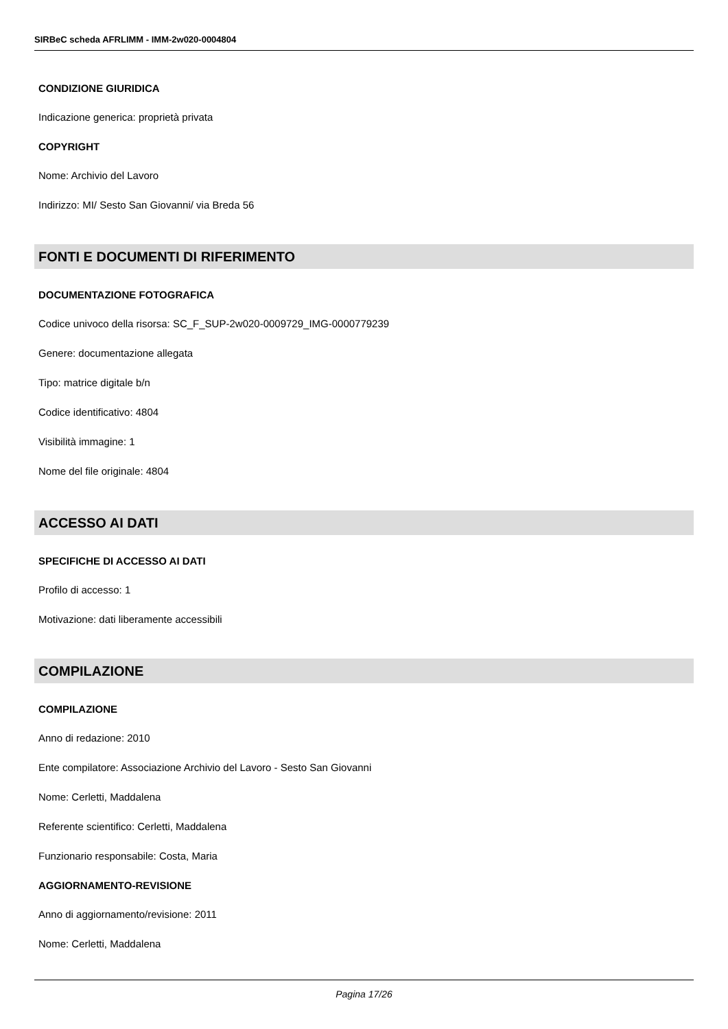SIRBeC scheda AFRLIMM - IMM-2w020-0004804
CONDIZIONE GIURIDICA
Indicazione generica: proprietà privata
COPYRIGHT
Nome: Archivio del Lavoro
Indirizzo: MI/ Sesto San Giovanni/ via Breda 56
FONTI E DOCUMENTI DI RIFERIMENTO
DOCUMENTAZIONE FOTOGRAFICA
Codice univoco della risorsa: SC_F_SUP-2w020-0009729_IMG-0000779239
Genere: documentazione allegata
Tipo: matrice digitale b/n
Codice identificativo: 4804
Visibilità immagine: 1
Nome del file originale: 4804
ACCESSO AI DATI
SPECIFICHE DI ACCESSO AI DATI
Profilo di accesso: 1
Motivazione: dati liberamente accessibili
COMPILAZIONE
COMPILAZIONE
Anno di redazione: 2010
Ente compilatore: Associazione Archivio del Lavoro - Sesto San Giovanni
Nome: Cerletti, Maddalena
Referente scientifico: Cerletti, Maddalena
Funzionario responsabile: Costa, Maria
AGGIORNAMENTO-REVISIONE
Anno di aggiornamento/revisione: 2011
Nome: Cerletti, Maddalena
Pagina 17/26